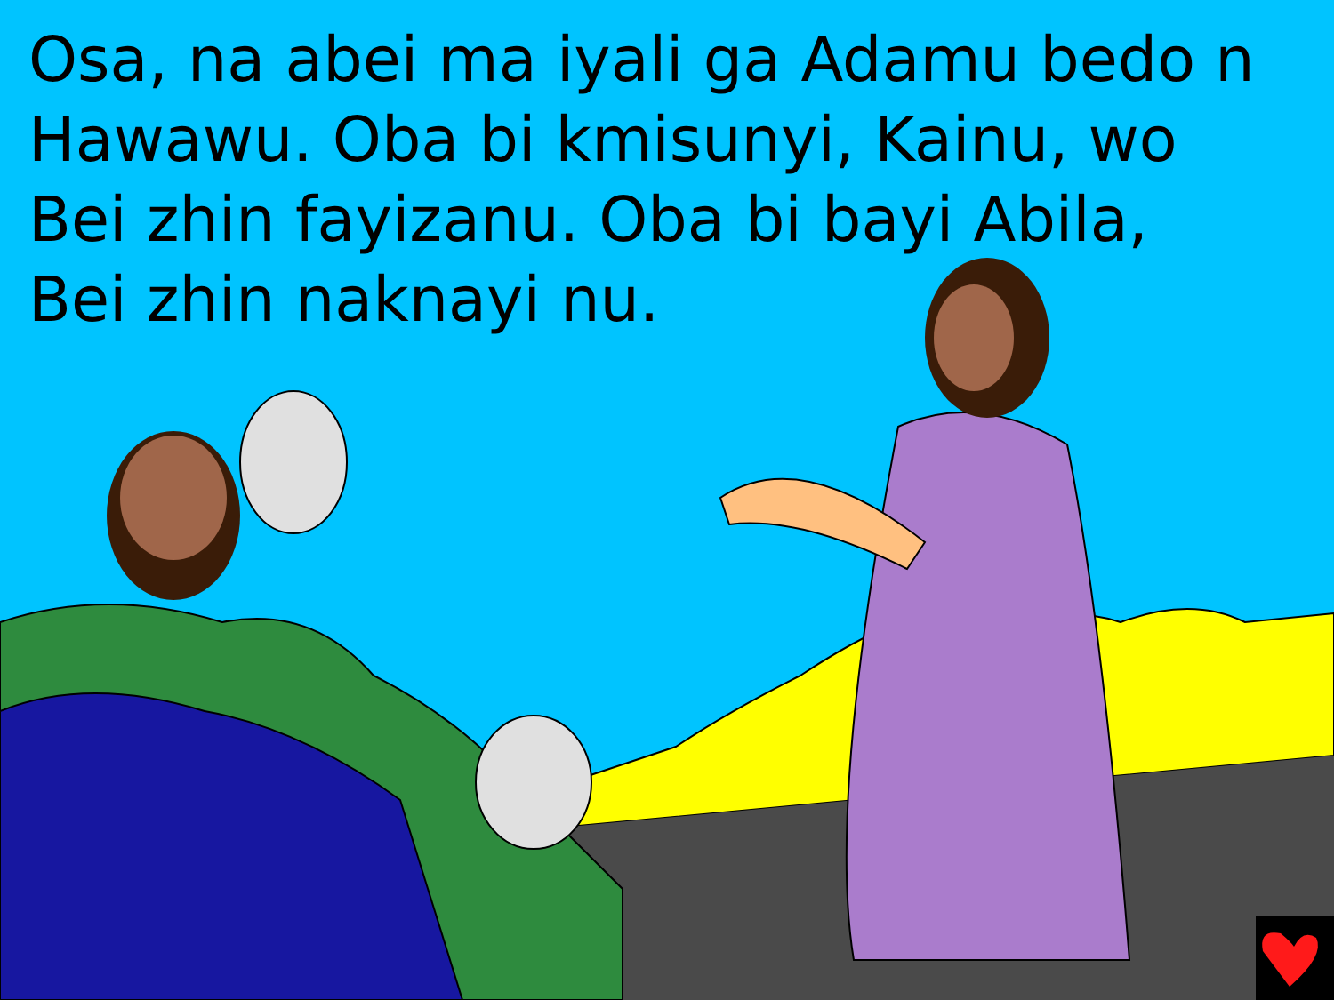Osa, na abei ma iyali ga Adamu bedo n Hawawu. Oba bi kmisunyi, Kainu, wo Bei zhin fayizanu. Oba bi bayi Abila,
Bei zhin naknayi nu.